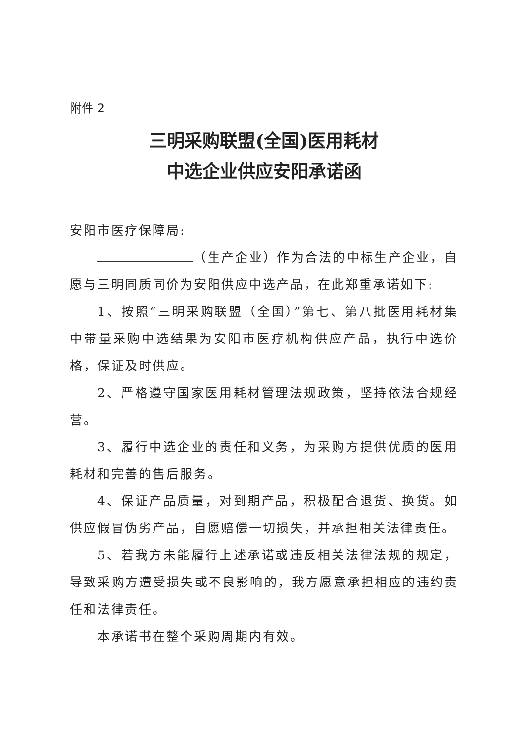附件 2
三明采购联盟(全国)医用耗材
中选企业供应安阳承诺函
安阳市医疗保障局:
（生产企业）作为合法的中标生产企业，自愿与三明同质同价为安阳供应中选产品，在此郑重承诺如下:
1、按照“三明采购联盟（全国）”第七、第八批医用耗材集中带量采购中选结果为安阳市医疗机构供应产品，执行中选价格，保证及时供应。
2、严格遵守国家医用耗材管理法规政策，坚持依法合规经营。
3、履行中选企业的责任和义务，为采购方提供优质的医用耗材和完善的售后服务。
4、保证产品质量，对到期产品，积极配合退货、换货。如供应假冒伪劣产品，自愿赔偿一切损失，并承担相关法律责任。
5、若我方未能履行上述承诺或违反相关法律法规的规定，导致采购方遭受损失或不良影响的，我方愿意承担相应的违约责任和法律责任。
本承诺书在整个采购周期内有效。